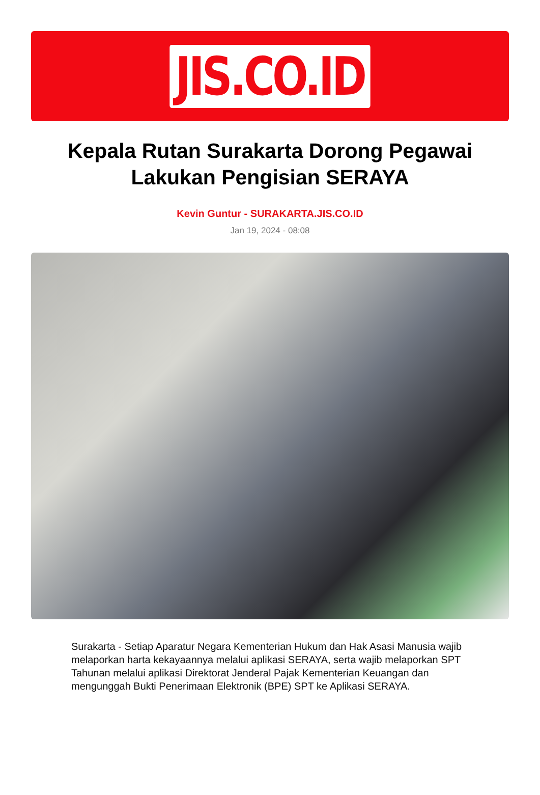JIS.CO.ID
Kepala Rutan Surakarta Dorong Pegawai Lakukan Pengisian SERAYA
Kevin Guntur - SURAKARTA.JIS.CO.ID
Jan 19, 2024 - 08:08
Surakarta - Setiap Aparatur Negara Kementerian Hukum dan Hak Asasi Manusia wajib melaporkan harta kekayaannya melalui aplikasi SERAYA, serta wajib melaporkan SPT Tahunan melalui aplikasi Direktorat Jenderal Pajak Kementerian Keuangan dan mengunggah Bukti Penerimaan Elektronik (BPE) SPT ke Aplikasi SERAYA.